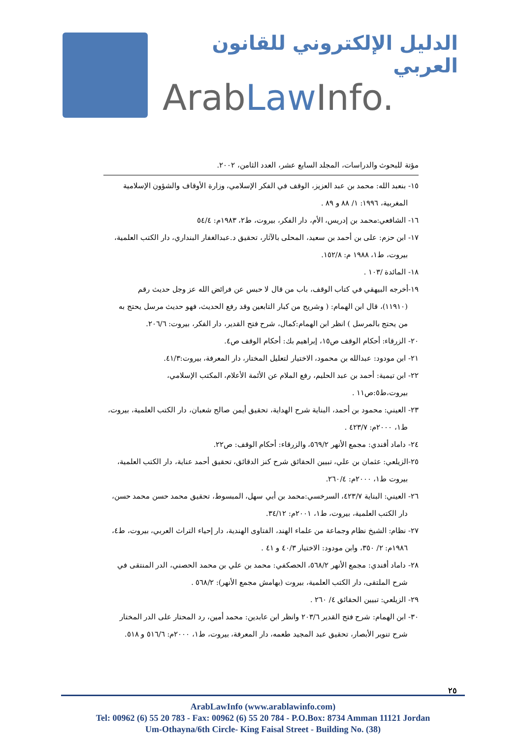الدليل الإلكتروني للقانون العربي
ArabLaw Info.
مؤتة للبحوث والدراسات، المجلد السابع عشر، العدد الثامن، ٢٠٠٢.
١٥- بنعبد الله: محمد بن عبد العزيز، الوقف في الفكر الإسلامي، وزارة الأوقاف والشؤون الإسلامية
المغربية، ١٩٩٦: ١/ ٨٨ و ٨٩ .
١٦- الشافعي:محمد بن إدريس، الأم، دار الفكر، بيروت، ط٢، ١٩٨٣م: ٥٤/٤
١٧- ابن حزم: على بن أحمد بن سعيد، المحلى بالآثار، تحقيق د.عبدالغفار البنداري، دار الكتب العلمية،
بيروت، ط١، ١٩٨٨ م: ١٥٢/٨.
١٨- المائدة /١٠٣ .
١٩-أخرجه البيهقي في كتاب الوقف، باب من قال لا حبس عن فرائض الله عز وجل حديث رقم
(١١٩١٠)، قال ابن الهمام: ( وشريح من كبار التابعين وقد رفع الحديث، فهو حديث مرسل يحتج به
من يحتج بالمرسل ) انظر ابن الهمام:كمال، شرح فتح القدير، دار الفكر، بيروت: ٢٠٦/٦.
٢٠- الزرقاء: أحكام الوقف ص١٥، إبراهيم بك: أحكام الوقف ص٤.
٢١- ابن مودود: عبدالله بن محمود، الاختيار لتعليل المختار، دار المعرفة، بيروت:٤١/٣.
٢٢- ابن تيمية: أحمد بن عبد الحليم، رفع الملام عن الأئمة الأعلام، المكتب الإسلامي،
بيروت،ط٥:ص١١ .
٢٣- العيني: محمود بن أحمد، البناية شرح الهداية، تحقيق أيمن صالح شعبان، دار الكتب العلمية، بيروت،
ط١، ٢٠٠٠م: ٤٢٣/٧ .
٢٤- داماد أفندي: مجمع الأنهر ٥٦٩/٢، والزرقاء: أحكام الوقف: ص٢٢.
٢٥-الزيلعي: عثمان بن علي، تبيين الحقائق شرح كنز الدقائق، تحقيق أحمد عناية، دار الكتب العلمية،
بيروت ط١، ٢٠٠٠م: ٢٦٠/٤.
٢٦- العيني: البناية ٤٢٣/٧، السرخسي:محمد بن أبي سهل، المبسوط، تحقيق محمد حسن محمد حسن،
دار الكتب العلمية، بيروت، ط١، ٢٠٠١م: ٣٤/١٢.
٢٧- نظام: الشيخ نظام وجماعة من علماء الهند، الفتاوى الهندية، دار إحياء التراث العربي، بيروت، ط٤،
١٩٨٦م: ٢/ ٣٥٠، وابن مودود: الاختيار ٤٠/٣ و ٤١ .
٢٨- داماد أفندي: مجمع الأنهر ٥٦٨/٢، الحصكفي: محمد بن علي بن محمد الحصني، الدر المنتقى في
شرح الملتقى، دار الكتب العلمية، بيروت (بهامش مجمع الأنهر): ٥٦٨/٢ .
٢٩- الزيلعي: تبيين الحقائق ٤/ ٢٦٠ .
٣٠- ابن الهمام: شرح فتح القدير ٢٠٣/٦ وانظر ابن عابدين: محمد أمين، رد المحتار على الدر المختار
شرح تنوير الأبصار، تحقيق عبد المجيد طعمه، دار المعرفة، بيروت، ط١، ٢٠٠٠م: ٥١٦/٦ و ٥١٨.
٢٥
ArabLawInfo (www.arablawinfo.com)
Tel: 00962 (6) 55 20 783 - Fax: 00962 (6) 55 20 784 - P.O.Box: 8734 Amman 11121 Jordan
Um-Othayna/6th Circle- King Faisal Street - Building No. (38)